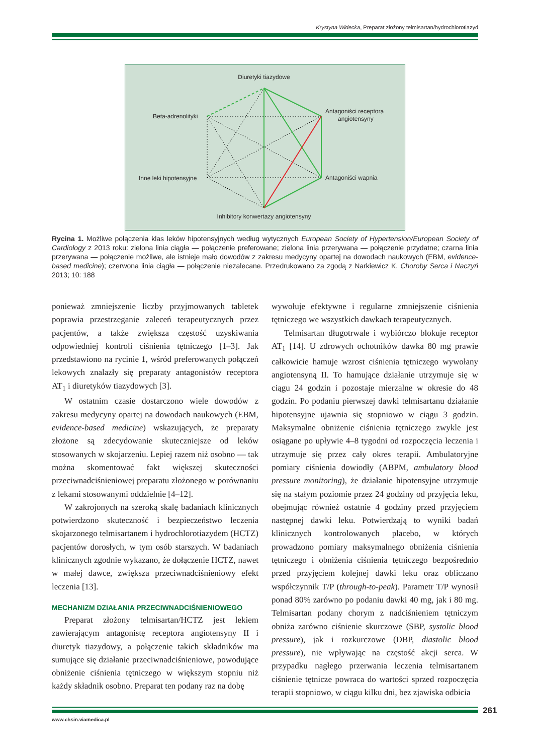Krystyna Widecka, Preparat złożony telmisartan/hydrochlorotiazyd
Diuretyki tiazydowe
Beta-adrenolityki
Antagoniści receptora
angiotensyny
Inne leki hipotensyjne
Antagoniści wapnia
Inhibitory konwertazy angiotensyny
Rycina 1. Możliwe połączenia klas leków hipotensyjnych według wytycznych European Society of Hypertension/European Society of Cardiology z 2013 roku: zielona linia ciągła — połączenie preferowane; zielona linia przerywana — połączenie przydatne; czarna linia przerywana — połączenie możliwe, ale istnieje mało dowodów z zakresu medycyny opartej na dowodach naukowych (EBM, evidence-based medicine); czerwona linia ciągła — połączenie niezalecane. Przedrukowano za zgodą z Narkiewicz K. Choroby Serca i Naczyń 2013; 10: 188
ponieważ zmniejszenie liczby przyjmowanych tabletek poprawia przestrzeganie zaleceń terapeutycznych przez pacjentów, a także zwiększa częstość uzyskiwania odpowiedniej kontroli ciśnienia tętniczego [1–3]. Jak przedstawiono na rycinie 1, wśród preferowanych połączeń lekowych znalazły się preparaty antagonistów receptora AT<sub>1</sub> i diuretyków tiazydowych [3].
W ostatnim czasie dostarczono wiele dowodów z zakresu medycyny opartej na dowodach naukowych (EBM, evidence-based medicine) wskazujących, że preparaty złożone są zdecydowanie skuteczniejsze od leków stosowanych w skojarzeniu. Lepiej razem niż osobno — tak można skomentować fakt większej skuteczności przeciwnadciśnieniowej preparatu złożonego w porównaniu z lekami stosowanymi oddzielnie [4–12].
W zakrojonych na szeroką skalę badaniach klinicznych potwierdzono skuteczność i bezpieczeństwo leczenia skojarzonego telmisartanem i hydrochlorotiazydem (HCTZ) pacjentów dorosłych, w tym osób starszych. W badaniach klinicznych zgodnie wykazano, że dołączenie HCTZ, nawet w małej dawce, zwiększa przeciwnadciśnieniowy efekt leczenia [13].
MECHANIZM DZIAŁANIA PRZECIWNADCIŚNIENIOWEGO
Preparat złożony telmisartan/HCTZ jest lekiem zawierającym antagonistę receptora angiotensyny II i diuretyk tiazydowy, a połączenie takich składników ma sumujące się działanie przeciwnadciśnieniowe, powodujące obniżenie ciśnienia tętniczego w większym stopniu niż każdy składnik osobno. Preparat ten podany raz na dobę
wywołuje efektywne i regularne zmniejszenie ciśnienia tętniczego we wszystkich dawkach terapeutycznych.
Telmisartan długotrwale i wybiórczo blokuje receptor AT<sub>1</sub> [14]. U zdrowych ochotników dawka 80 mg prawie całkowicie hamuje wzrost ciśnienia tętniczego wywołany angiotensyną II. To hamujące działanie utrzymuje się w ciągu 24 godzin i pozostaje mierzalne w okresie do 48 godzin. Po podaniu pierwszej dawki telmisartanu działanie hipotensyjne ujawnia się stopniowo w ciągu 3 godzin. Maksymalne obniżenie ciśnienia tętniczego zwykle jest osiągane po upływie 4–8 tygodni od rozpoczęcia leczenia i utrzymuje się przez cały okres terapii. Ambulatoryjne pomiary ciśnienia dowiodły (ABPM, ambulatory blood pressure monitoring), że działanie hipotensyjne utrzymuje się na stałym poziomie przez 24 godziny od przyjęcia leku, obejmując również ostatnie 4 godziny przed przyjęciem następnej dawki leku. Potwierdzają to wyniki badań klinicznych kontrolowanych placebo, w których prowadzono pomiary maksymalnego obniżenia ciśnienia tętniczego i obniżenia ciśnienia tętniczego bezpośrednio przed przyjęciem kolejnej dawki leku oraz obliczano współczynnik T/P (through-to-peak). Parametr T/P wynosił ponad 80% zarówno po podaniu dawki 40 mg, jak i 80 mg. Telmisartan podany chorym z nadciśnieniem tętniczym obniża zarówno ciśnienie skurczowe (SBP, systolic blood pressure), jak i rozkurczowe (DBP, diastolic blood pressure), nie wpływając na częstość akcji serca. W przypadku nagłego przerwania leczenia telmisartanem ciśnienie tętnicze powraca do wartości sprzed rozpoczęcia terapii stopniowo, w ciągu kilku dni, bez zjawiska odbicia
261
www.chsin.viamedica.pl